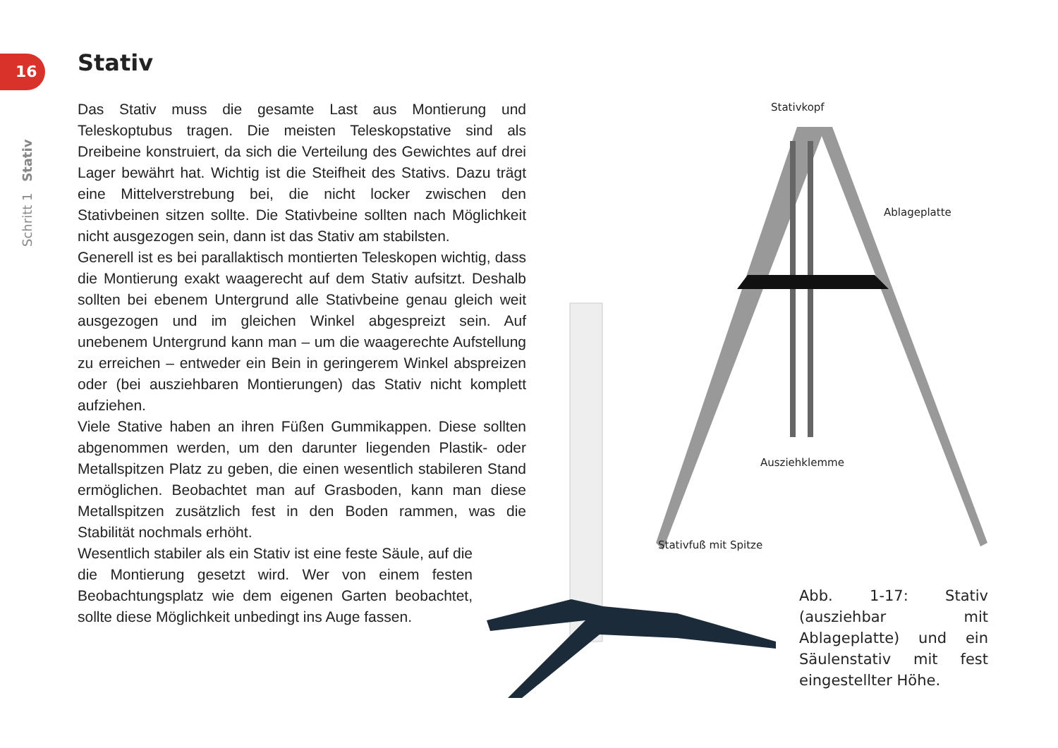16 Stativ
Das Stativ muss die gesamte Last aus Montierung und Teleskoptubus tragen. Die meisten Teleskopstative sind als Dreibeine konstruiert, da sich die Verteilung des Gewichtes auf drei Lager bewährt hat. Wichtig ist die Steifheit des Stativs. Dazu trägt eine Mittelverstrebung bei, die nicht locker zwischen den Stativbeinen sitzen sollte. Die Stativbeine sollten nach Möglichkeit nicht ausgezogen sein, dann ist das Stativ am stabilsten.
Generell ist es bei parallaktisch montierten Teleskopen wichtig, dass die Montierung exakt waagerecht auf dem Stativ aufsitzt. Deshalb sollten bei ebenem Untergrund alle Stativbeine genau gleich weit ausgezogen und im gleichen Winkel abgespreizt sein. Auf unebenem Untergrund kann man – um die waagerechte Aufstellung zu erreichen – entweder ein Bein in geringerem Winkel abspreizen oder (bei ausziehbaren Montierungen) das Stativ nicht komplett aufziehen.
Viele Stative haben an ihren Füßen Gummikappen. Diese sollten abgenommen werden, um den darunter liegenden Plastik- oder Metallspitzen Platz zu geben, die einen wesentlich stabileren Stand ermöglichen. Beobachtet man auf Grasboden, kann man diese Metallspitzen zusätzlich fest in den Boden rammen, was die Stabilität nochmals erhöht.
Wesentlich stabiler als ein Stativ ist eine feste Säule, auf die die Montierung gesetzt wird. Wer von einem festen Beobachtungsplatz wie dem eigenen Garten beobachtet, sollte diese Möglichkeit unbedingt ins Auge fassen.
Schritt 1 Stativ
Stativkopf
Ablageplatte
Ausziehklemme
Stativfuß mit Spitze
Abb. 1-17: Stativ (ausziehbar mit Ablageplatte) und ein Säulenstativ mit fest eingestellter Höhe.